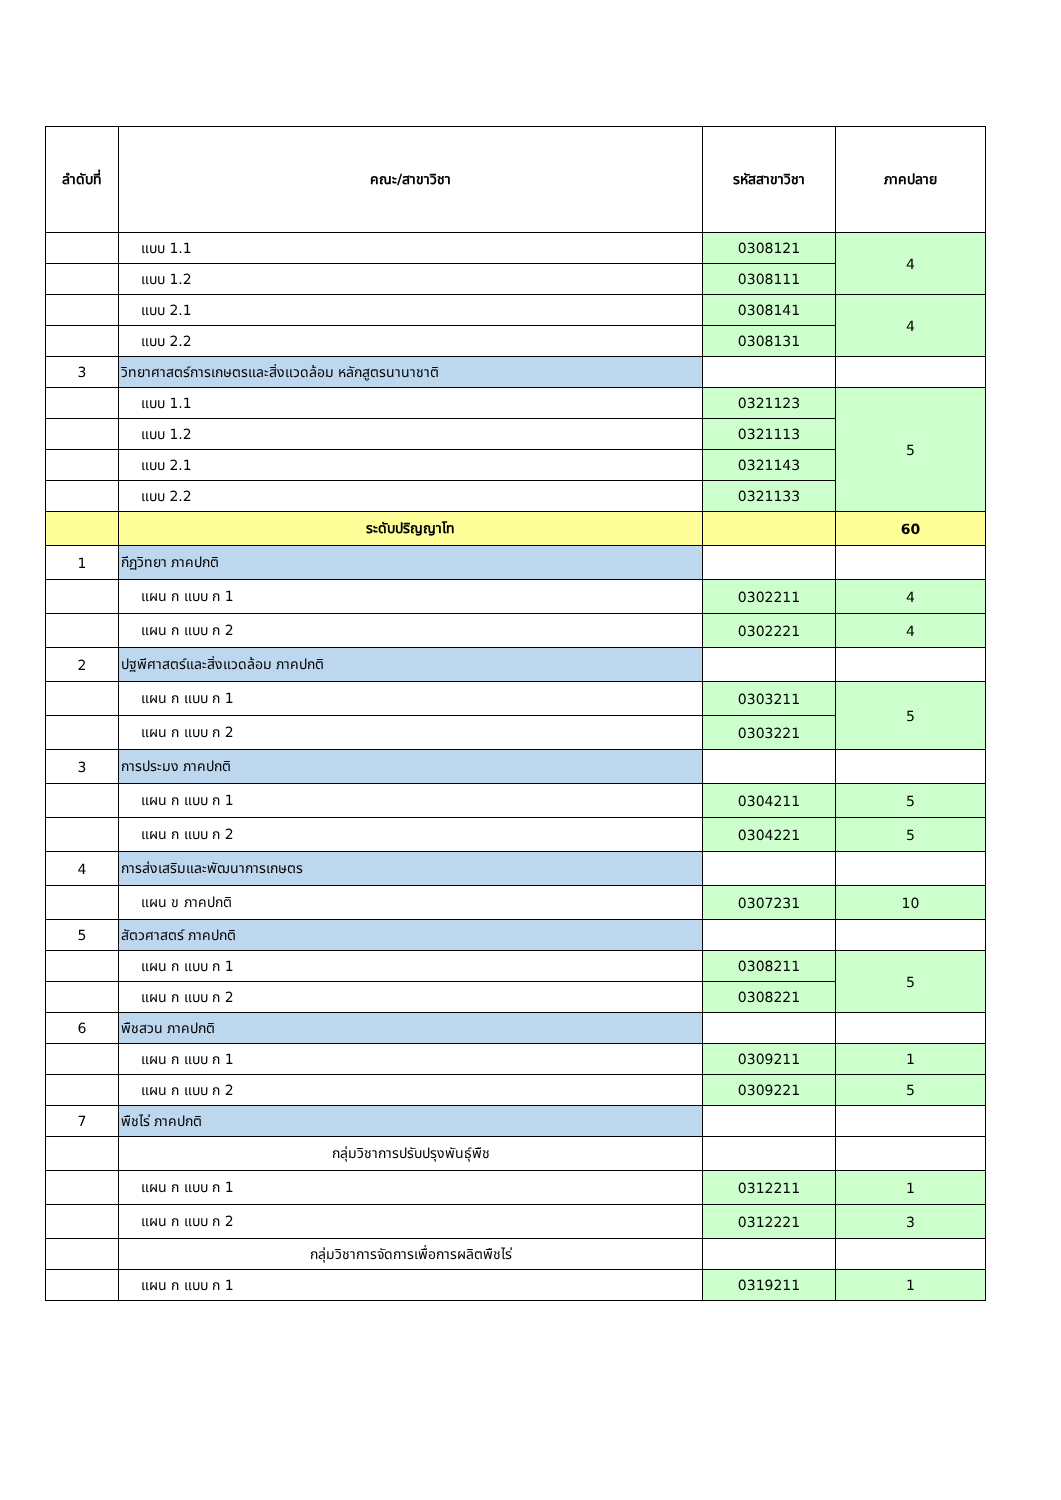| ลำดับที่ | คณะ/สาขาวิชา | รหัสสาขาวิชา | ภาคปลาย |
| --- | --- | --- | --- |
| | แบบ 1.1 | 0308121 | 4 |
| | แบบ 1.2 | 0308111 | |
| | แบบ 2.1 | 0308141 | 4 |
| | แบบ 2.2 | 0308131 | |
| 3 | วิทยาศาสตร์การเกษตรและสิ่งแวดล้อม หลักสูตรนานาชาติ | | |
| | แบบ 1.1 | 0321123 | 5 |
| | แบบ 1.2 | 0321113 | |
| | แบบ 2.1 | 0321143 | |
| | แบบ 2.2 | 0321133 | |
| | ระดับปริญญาโท | | 60 |
| 1 | กีฏวิทยา ภาคปกติ | | |
| | แผน ก แบบ ก 1 | 0302211 | 4 |
| | แผน ก แบบ ก 2 | 0302221 | 4 |
| 2 | ปฐพีศาสตร์และสิ่งแวดล้อม ภาคปกติ | | |
| | แผน ก แบบ ก 1 | 0303211 | 5 |
| | แผน ก แบบ ก 2 | 0303221 | |
| 3 | การประมง ภาคปกติ | | |
| | แผน ก แบบ ก 1 | 0304211 | 5 |
| | แผน ก แบบ ก 2 | 0304221 | 5 |
| 4 | การส่งเสริมและพัฒนาการเกษตร | | |
| | แผน ข ภาคปกติ | 0307231 | 10 |
| 5 | สัตวศาสตร์ ภาคปกติ | | |
| | แผน ก แบบ ก 1 | 0308211 | 5 |
| | แผน ก แบบ ก 2 | 0308221 | |
| 6 | พืชสวน ภาคปกติ | | |
| | แผน ก แบบ ก 1 | 0309211 | 1 |
| | แผน ก แบบ ก 2 | 0309221 | 5 |
| 7 | พืชไร่ ภาคปกติ | | |
| | กลุ่มวิชาการปรับปรุงพันธุ์พืช | | |
| | แผน ก แบบ ก 1 | 0312211 | 1 |
| | แผน ก แบบ ก 2 | 0312221 | 3 |
| | กลุ่มวิชาการจัดการเพื่อการผลิตพืชไร่ | | |
| | แผน ก แบบ ก 1 | 0319211 | 1 |